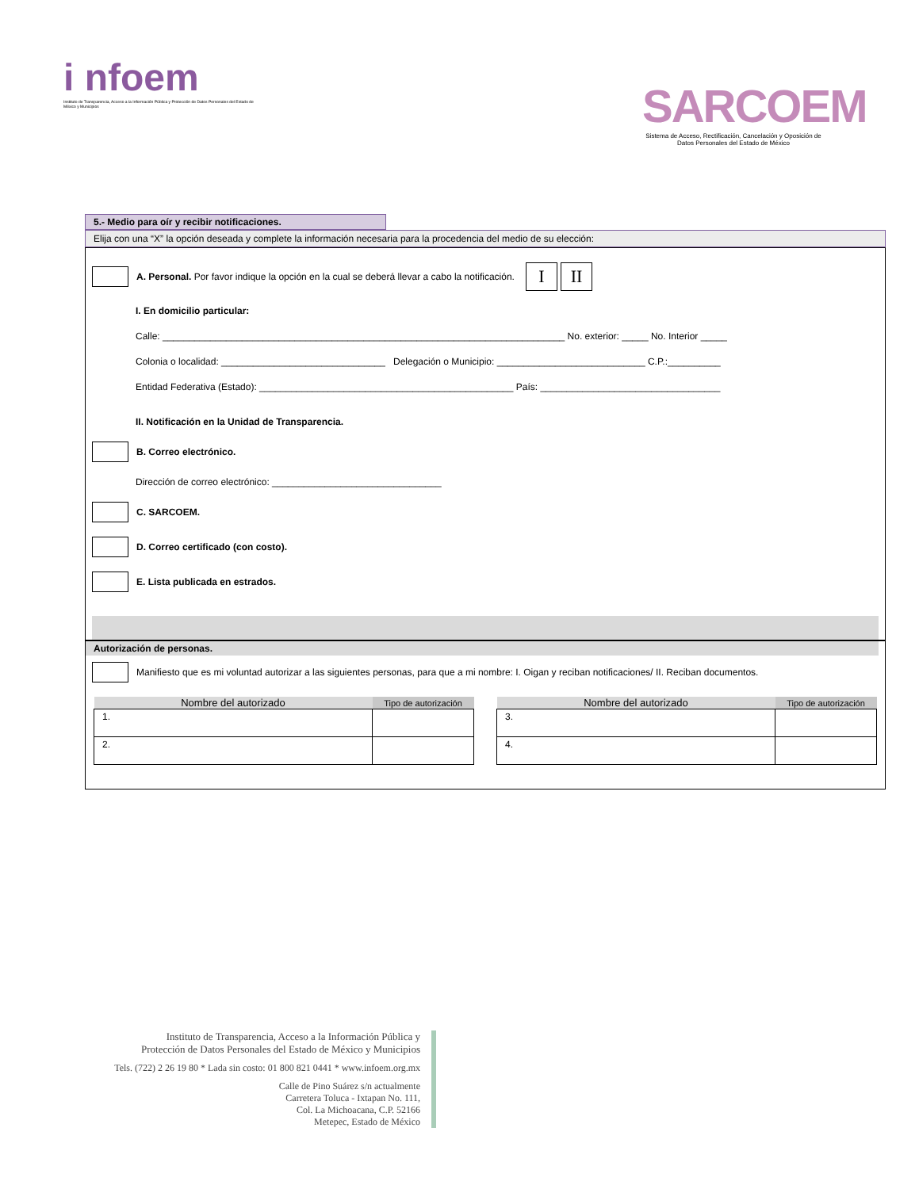i nfoem
Instituto de Transparencia, Acceso a la Información Pública y Protección de Datos Personales del Estado de México y Municipios
SARCOEM
Sistema de Acceso, Rectificación, Cancelación y Oposición de Datos Personales del Estado de México
5.- Medio para oír y recibir notificaciones.
Elija con una “X” la opción deseada y complete la información necesaria para la procedencia del medio de su elección:
A. Personal. Por favor indique la opción en la cual se deberá llevar a cabo la notificación. I II
I. En domicilio particular:
Calle: ____________________________________________________________________________ No. exterior: _____ No. Interior _____
Colonia o localidad: _______________________________ Delegación o Municipio: ____________________________ C.P.:__________
Entidad Federativa (Estado): ________________________________________________ País: __________________________________
II. Notificación en la Unidad de Transparencia.
B. Correo electrónico.
Dirección de correo electrónico: ________________________________
C. SARCOEM.
D. Correo certificado (con costo).
E. Lista publicada en estrados.
Autorización de personas.
Manifiesto que es mi voluntad autorizar a las siguientes personas, para que a mi nombre: I. Oigan y reciban notificaciones/ II. Reciban documentos.
| Nombre del autorizado | Tipo de autorización |
| --- | --- |
| 1. | |
| 2. | |
| Nombre del autorizado | Tipo de autorización |
| --- | --- |
| 3. | |
| 4. | |
Instituto de Transparencia, Acceso a la Información Pública y
Protección de Datos Personales del Estado de México y Municipios
Tels. (722) 2 26 19 80 * Lada sin costo: 01 800 821 0441 * www.infoem.org.mx
Calle de Pino Suárez s/n actualmente
Carretera Toluca - Ixtapan No. 111,
Col. La Michoacana, C.P. 52166
Metepec, Estado de México